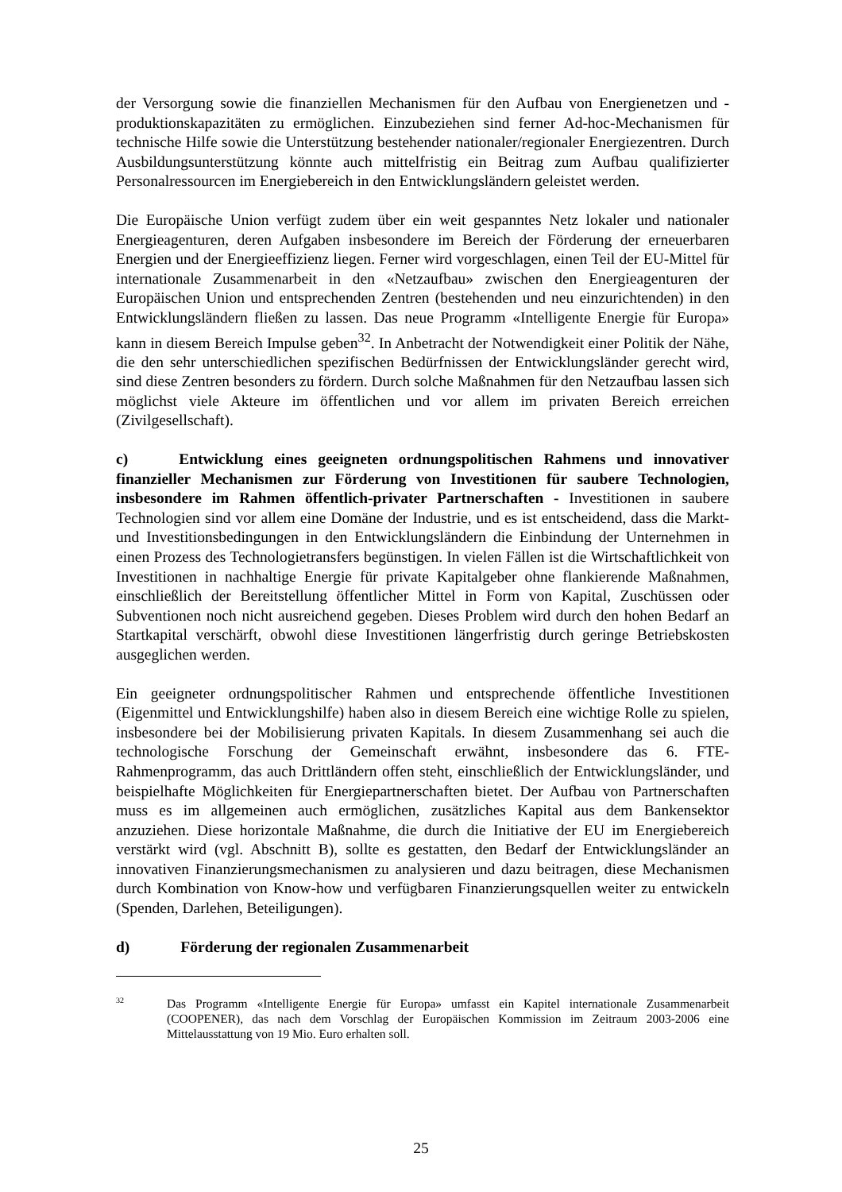der Versorgung sowie die finanziellen Mechanismen für den Aufbau von Energienetzen und -produktionskapazitäten zu ermöglichen. Einzubeziehen sind ferner Ad-hoc-Mechanismen für technische Hilfe sowie die Unterstützung bestehender nationaler/regionaler Energiezentren. Durch Ausbildungsunterstützung könnte auch mittelfristig ein Beitrag zum Aufbau qualifizierter Personalressourcen im Energiebereich in den Entwicklungsländern geleistet werden.
Die Europäische Union verfügt zudem über ein weit gespanntes Netz lokaler und nationaler Energieagenturen, deren Aufgaben insbesondere im Bereich der Förderung der erneuerbaren Energien und der Energieeffizienz liegen. Ferner wird vorgeschlagen, einen Teil der EU-Mittel für internationale Zusammenarbeit in den «Netzaufbau» zwischen den Energieagenturen der Europäischen Union und entsprechenden Zentren (bestehenden und neu einzurichtenden) in den Entwicklungsländern fließen zu lassen. Das neue Programm «Intelligente Energie für Europa» kann in diesem Bereich Impulse geben<sup>32</sup>. In Anbetracht der Notwendigkeit einer Politik der Nähe, die den sehr unterschiedlichen spezifischen Bedürfnissen der Entwicklungsländer gerecht wird, sind diese Zentren besonders zu fördern. Durch solche Maßnahmen für den Netzaufbau lassen sich möglichst viele Akteure im öffentlichen und vor allem im privaten Bereich erreichen (Zivilgesellschaft).
c) Entwicklung eines geeigneten ordnungspolitischen Rahmens und innovativer finanzieller Mechanismen zur Förderung von Investitionen für saubere Technologien, insbesondere im Rahmen öffentlich-privater Partnerschaften - Investitionen in saubere Technologien sind vor allem eine Domäne der Industrie, und es ist entscheidend, dass die Markt- und Investitionsbedingungen in den Entwicklungsländern die Einbindung der Unternehmen in einen Prozess des Technologietransfers begünstigen. In vielen Fällen ist die Wirtschaftlichkeit von Investitionen in nachhaltige Energie für private Kapitalgeber ohne flankierende Maßnahmen, einschließlich der Bereitstellung öffentlicher Mittel in Form von Kapital, Zuschüssen oder Subventionen noch nicht ausreichend gegeben. Dieses Problem wird durch den hohen Bedarf an Startkapital verschärft, obwohl diese Investitionen längerfristig durch geringe Betriebskosten ausgeglichen werden.
Ein geeigneter ordnungspolitischer Rahmen und entsprechende öffentliche Investitionen (Eigenmittel und Entwicklungshilfe) haben also in diesem Bereich eine wichtige Rolle zu spielen, insbesondere bei der Mobilisierung privaten Kapitals. In diesem Zusammenhang sei auch die technologische Forschung der Gemeinschaft erwähnt, insbesondere das 6. FTE-Rahmenprogramm, das auch Drittländern offen steht, einschließlich der Entwicklungsländer, und beispielhafte Möglichkeiten für Energiepartnerschaften bietet. Der Aufbau von Partnerschaften muss es im allgemeinen auch ermöglichen, zusätzliches Kapital aus dem Bankensektor anzuziehen. Diese horizontale Maßnahme, die durch die Initiative der EU im Energiebereich verstärkt wird (vgl. Abschnitt B), sollte es gestatten, den Bedarf der Entwicklungsländer an innovativen Finanzierungsmechanismen zu analysieren und dazu beitragen, diese Mechanismen durch Kombination von Know-how und verfügbaren Finanzierungsquellen weiter zu entwickeln (Spenden, Darlehen, Beteiligungen).
d) Förderung der regionalen Zusammenarbeit
32 Das Programm «Intelligente Energie für Europa» umfasst ein Kapitel internationale Zusammenarbeit (COOPENER), das nach dem Vorschlag der Europäischen Kommission im Zeitraum 2003-2006 eine Mittelausstattung von 19 Mio. Euro erhalten soll.
25